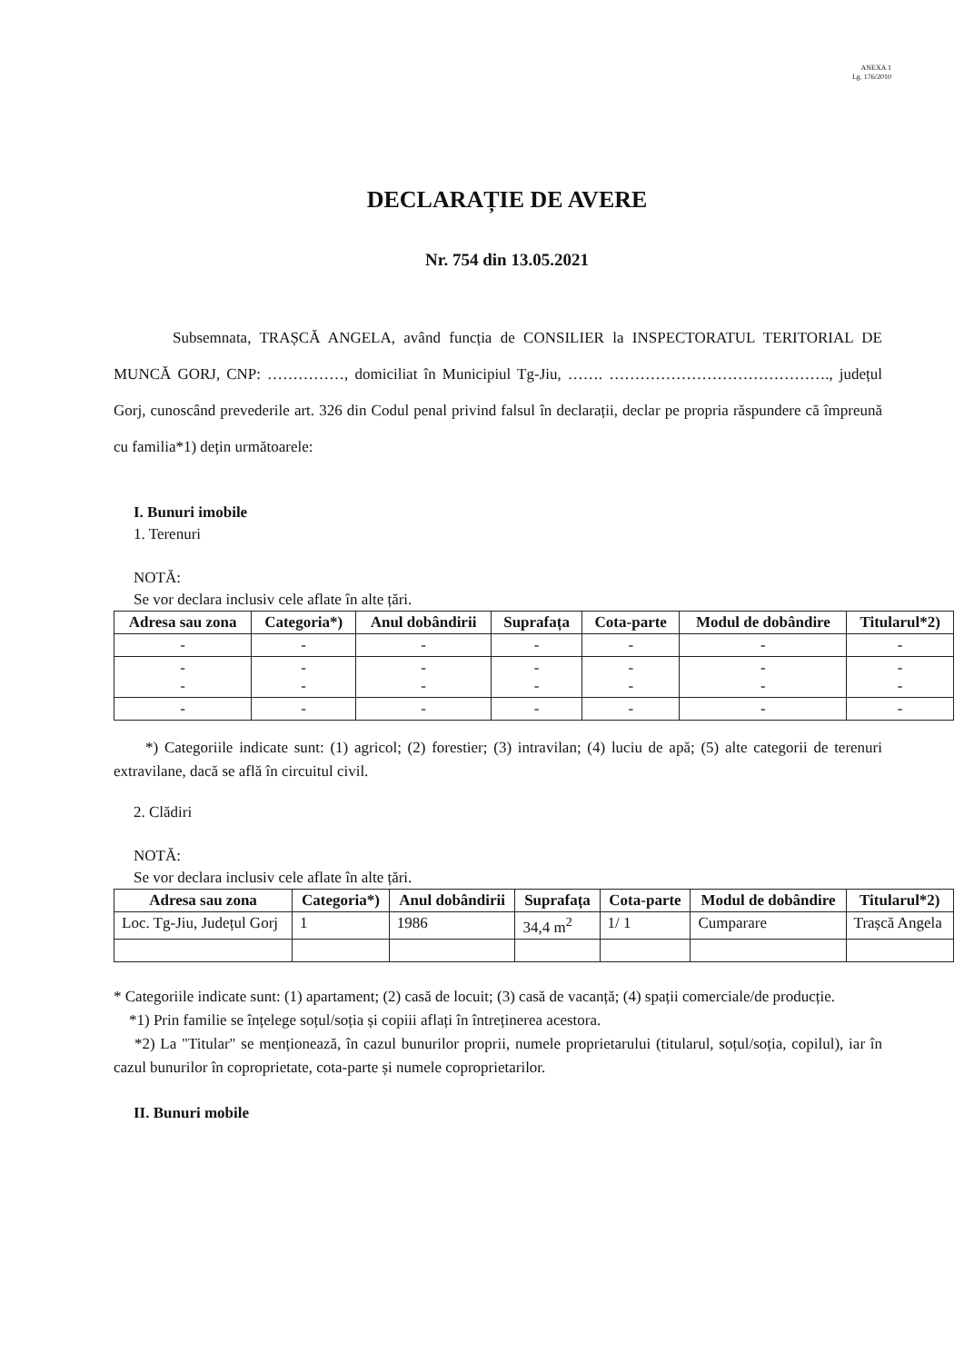ANEXA 1
Lg. 176/2010
DECLARAȚIE DE AVERE
Nr. 754 din 13.05.2021
Subsemnata, TRAȘCĂ ANGELA, având funcția de CONSILIER la INSPECTORATUL TERITORIAL DE MUNCĂ GORJ, CNP: ……………, domiciliat în Municipiul Tg-Jiu, ……. ……………………………………., județul Gorj, cunoscând prevederile art. 326 din Codul penal privind falsul în declarații, declar pe propria răspundere că împreună cu familia*1) dețin următoarele:
I. Bunuri imobile
1. Terenuri
NOTĂ:
Se vor declara inclusiv cele aflate în alte țări.
| Adresa sau zona | Categoria*) | Anul dobândirii | Suprafața | Cota-parte | Modul de dobândire | Titularul*2) |
| --- | --- | --- | --- | --- | --- | --- |
| - | - | - | - | - | - | - |
| - - | - - | - - | - - | - - | - - | - - |
| - | - | - | - | - | - | - |
*) Categoriile indicate sunt: (1) agricol; (2) forestier; (3) intravilan; (4) luciu de apă; (5) alte categorii de terenuri extravilane, dacă se află în circuitul civil.
2. Clădiri
NOTĂ:
Se vor declara inclusiv cele aflate în alte țări.
| Adresa sau zona | Categoria*) | Anul dobândirii | Suprafața | Cota-parte | Modul de dobândire | Titularul*2) |
| --- | --- | --- | --- | --- | --- | --- |
| Loc. Tg-Jiu, Județul Gorj | 1 | 1986 | 34,4 m<sup>2</sup> | 1/ 1 | Cumparare | Trașcă Angela |
* Categoriile indicate sunt: (1) apartament; (2) casă de locuit; (3) casă de vacanță; (4) spații comerciale/de producție.
*1) Prin familie se înțelege soțul/soția și copiii aflați în întreținerea acestora.
*2) La "Titular" se menționează, în cazul bunurilor proprii, numele proprietarului (titularul, soțul/soția, copilul), iar în cazul bunurilor în coproprietate, cota-parte și numele coproprietarilor.
II. Bunuri mobile